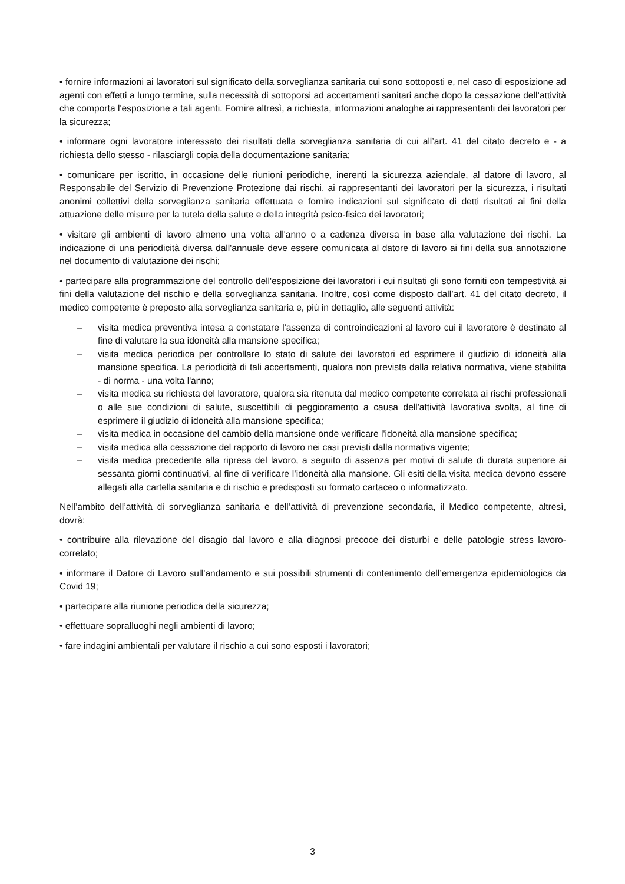• fornire informazioni ai lavoratori sul significato della sorveglianza sanitaria cui sono sottoposti e, nel caso di esposizione ad agenti con effetti a lungo termine, sulla necessità di sottoporsi ad accertamenti sanitari anche dopo la cessazione dell’attività che comporta l'esposizione a tali agenti. Fornire altresì, a richiesta, informazioni analoghe ai rappresentanti dei lavoratori per la sicurezza;
• informare ogni lavoratore interessato dei risultati della sorveglianza sanitaria di cui all’art. 41 del citato decreto e - a richiesta dello stesso - rilasciargli copia della documentazione sanitaria;
• comunicare per iscritto, in occasione delle riunioni periodiche, inerenti la sicurezza aziendale, al datore di lavoro, al Responsabile del Servizio di Prevenzione Protezione dai rischi, ai rappresentanti dei lavoratori per la sicurezza, i risultati anonimi collettivi della sorveglianza sanitaria effettuata e fornire indicazioni sul significato di detti risultati ai fini della attuazione delle misure per la tutela della salute e della integrità psico-fisica dei lavoratori;
• visitare gli ambienti di lavoro almeno una volta all'anno o a cadenza diversa in base alla valutazione dei rischi. La indicazione di una periodicità diversa dall'annuale deve essere comunicata al datore di lavoro ai fini della sua annotazione nel documento di valutazione dei rischi;
• partecipare alla programmazione del controllo dell'esposizione dei lavoratori i cui risultati gli sono forniti con tempestività ai fini della valutazione del rischio e della sorveglianza sanitaria. Inoltre, così come disposto dall’art. 41 del citato decreto, il medico competente è preposto alla sorveglianza sanitaria e, più in dettaglio, alle seguenti attività:
– visita medica preventiva intesa a constatare l'assenza di controindicazioni al lavoro cui il lavoratore è destinato al fine di valutare la sua idoneità alla mansione specifica;
– visita medica periodica per controllare lo stato di salute dei lavoratori ed esprimere il giudizio di idoneità alla mansione specifica. La periodicità di tali accertamenti, qualora non prevista dalla relativa normativa, viene stabilita - di norma - una volta l'anno;
– visita medica su richiesta del lavoratore, qualora sia ritenuta dal medico competente correlata ai rischi professionali o alle sue condizioni di salute, suscettibili di peggioramento a causa dell'attività lavorativa svolta, al fine di esprimere il giudizio di idoneità alla mansione specifica;
– visita medica in occasione del cambio della mansione onde verificare l'idoneità alla mansione specifica;
– visita medica alla cessazione del rapporto di lavoro nei casi previsti dalla normativa vigente;
– visita medica precedente alla ripresa del lavoro, a seguito di assenza per motivi di salute di durata superiore ai sessanta giorni continuativi, al fine di verificare l’idoneità alla mansione. Gli esiti della visita medica devono essere allegati alla cartella sanitaria e di rischio e predisposti su formato cartaceo o informatizzato.
Nell’ambito dell’attività di sorveglianza sanitaria e dell’attività di prevenzione secondaria, il Medico competente, altresì, dovrà:
• contribuire alla rilevazione del disagio dal lavoro e alla diagnosi precoce dei disturbi e delle patologie stress lavoro-correlato;
• informare il Datore di Lavoro sull’andamento e sui possibili strumenti di contenimento dell’emergenza epidemiologica da Covid 19;
• partecipare alla riunione periodica della sicurezza;
• effettuare sopralluoghi negli ambienti di lavoro;
• fare indagini ambientali per valutare il rischio a cui sono esposti i lavoratori;
3